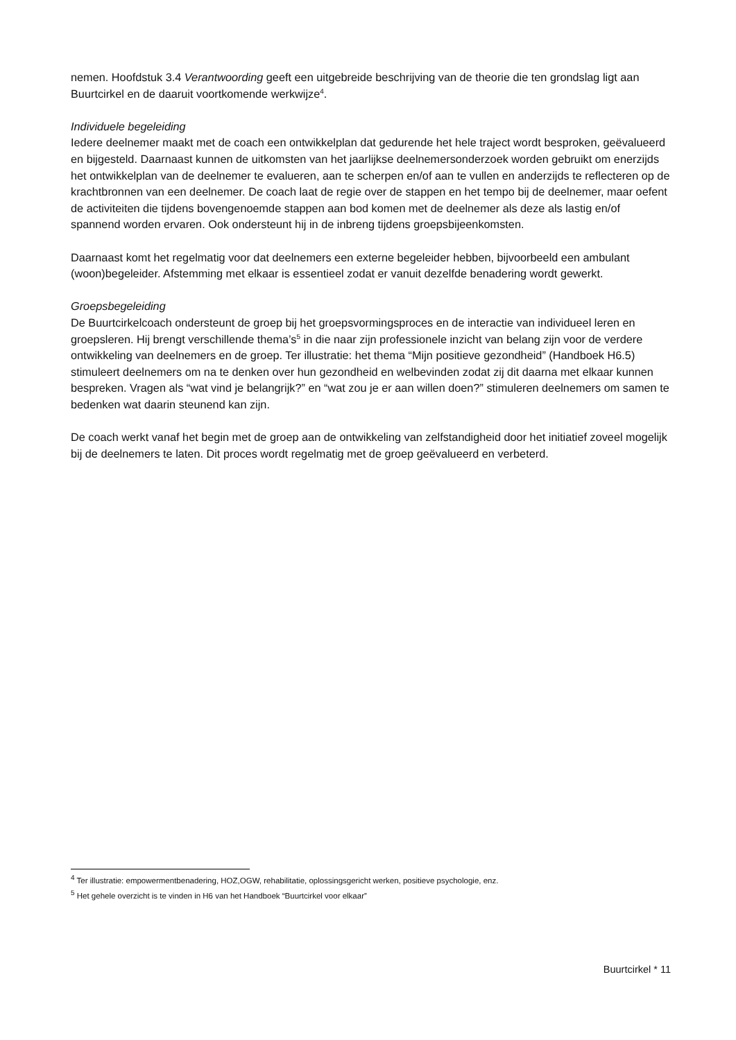nemen. Hoofdstuk 3.4 Verantwoording geeft een uitgebreide beschrijving van de theorie die ten grondslag ligt aan Buurtcirkel en de daaruit voortkomende werkwijze<sup>4</sup>.
Individuele begeleiding
Iedere deelnemer maakt met de coach een ontwikkelplan dat gedurende het hele traject wordt besproken, geëvalueerd en bijgesteld. Daarnaast kunnen de uitkomsten van het jaarlijkse deelnemersonderzoek worden gebruikt om enerzijds het ontwikkelplan van de deelnemer te evalueren, aan te scherpen en/of aan te vullen en anderzijds te reflecteren op de krachtbronnen van een deelnemer. De coach laat de regie over de stappen en het tempo bij de deelnemer, maar oefent de activiteiten die tijdens bovengenoemde stappen aan bod komen met de deelnemer als deze als lastig en/of spannend worden ervaren. Ook ondersteunt hij in de inbreng tijdens groepsbijeenkomsten.
Daarnaast komt het regelmatig voor dat deelnemers een externe begeleider hebben, bijvoorbeeld een ambulant (woon)begeleider. Afstemming met elkaar is essentieel zodat er vanuit dezelfde benadering wordt gewerkt.
Groepsbegeleiding
De Buurtcirkelcoach ondersteunt de groep bij het groepsvormingsproces en de interactie van individueel leren en groepsleren. Hij brengt verschillende thema’s<sup>5</sup> in die naar zijn professionele inzicht van belang zijn voor de verdere ontwikkeling van deelnemers en de groep. Ter illustratie: het thema “Mijn positieve gezondheid” (Handboek H6.5) stimuleert deelnemers om na te denken over hun gezondheid en welbevinden zodat zij dit daarna met elkaar kunnen bespreken. Vragen als “wat vind je belangrijk?” en “wat zou je er aan willen doen?” stimuleren deelnemers om samen te bedenken wat daarin steunend kan zijn.
De coach werkt vanaf het begin met de groep aan de ontwikkeling van zelfstandigheid door het initiatief zoveel mogelijk bij de deelnemers te laten. Dit proces wordt regelmatig met de groep geëvalueerd en verbeterd.
<sup>4</sup> Ter illustratie: empowermentbenadering, HOZ,OGW, rehabilitatie, oplossingsgericht werken, positieve psychologie, enz.
<sup>5</sup> Het gehele overzicht is te vinden in H6 van het Handboek “Buurtcirkel voor elkaar”
Buurtcirkel * 11